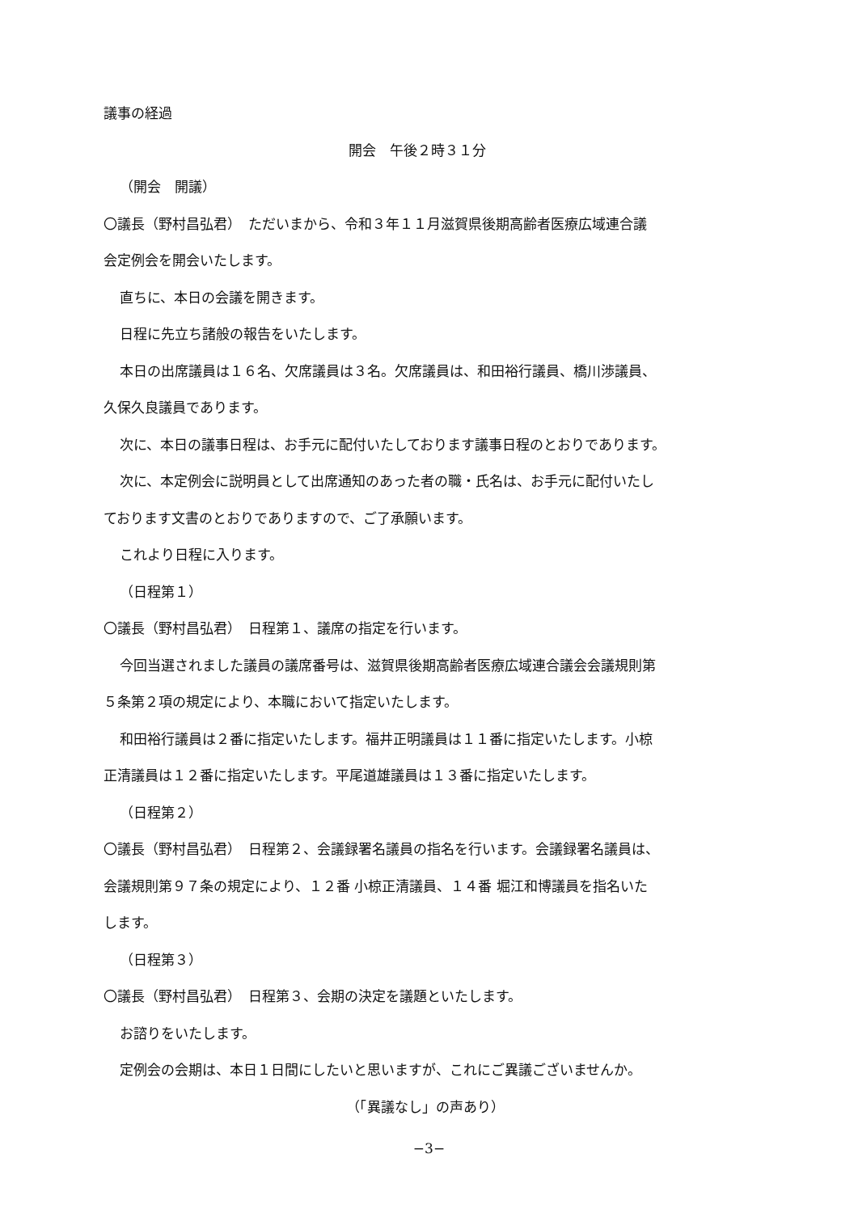議事の経過
開会　午後２時３１分
（開会　開議）
〇議長（野村昌弘君）　ただいまから、令和３年１１月滋賀県後期高齢者医療広域連合議
会定例会を開会いたします。
直ちに、本日の会議を開きます。
日程に先立ち諸般の報告をいたします。
本日の出席議員は１６名、欠席議員は３名。欠席議員は、和田裕行議員、橋川渉議員、
久保久良議員であります。
次に、本日の議事日程は、お手元に配付いたしております議事日程のとおりであります。
次に、本定例会に説明員として出席通知のあった者の職・氏名は、お手元に配付いたし
ております文書のとおりでありますので、ご了承願います。
これより日程に入ります。
（日程第１）
〇議長（野村昌弘君）　日程第１、議席の指定を行います。
今回当選されました議員の議席番号は、滋賀県後期高齢者医療広域連合議会会議規則第
５条第２項の規定により、本職において指定いたします。
和田裕行議員は２番に指定いたします。福井正明議員は１１番に指定いたします。小椋
正清議員は１２番に指定いたします。平尾道雄議員は１３番に指定いたします。
（日程第２）
〇議長（野村昌弘君）　日程第２、会議録署名議員の指名を行います。会議録署名議員は、
会議規則第９７条の規定により、１２番 小椋正清議員、１４番 堀江和博議員を指名いた
します。
（日程第３）
〇議長（野村昌弘君）　日程第３、会期の決定を議題といたします。
お諮りをいたします。
定例会の会期は、本日１日間にしたいと思いますが、これにご異議ございませんか。
（「異議なし」の声あり）
−3−